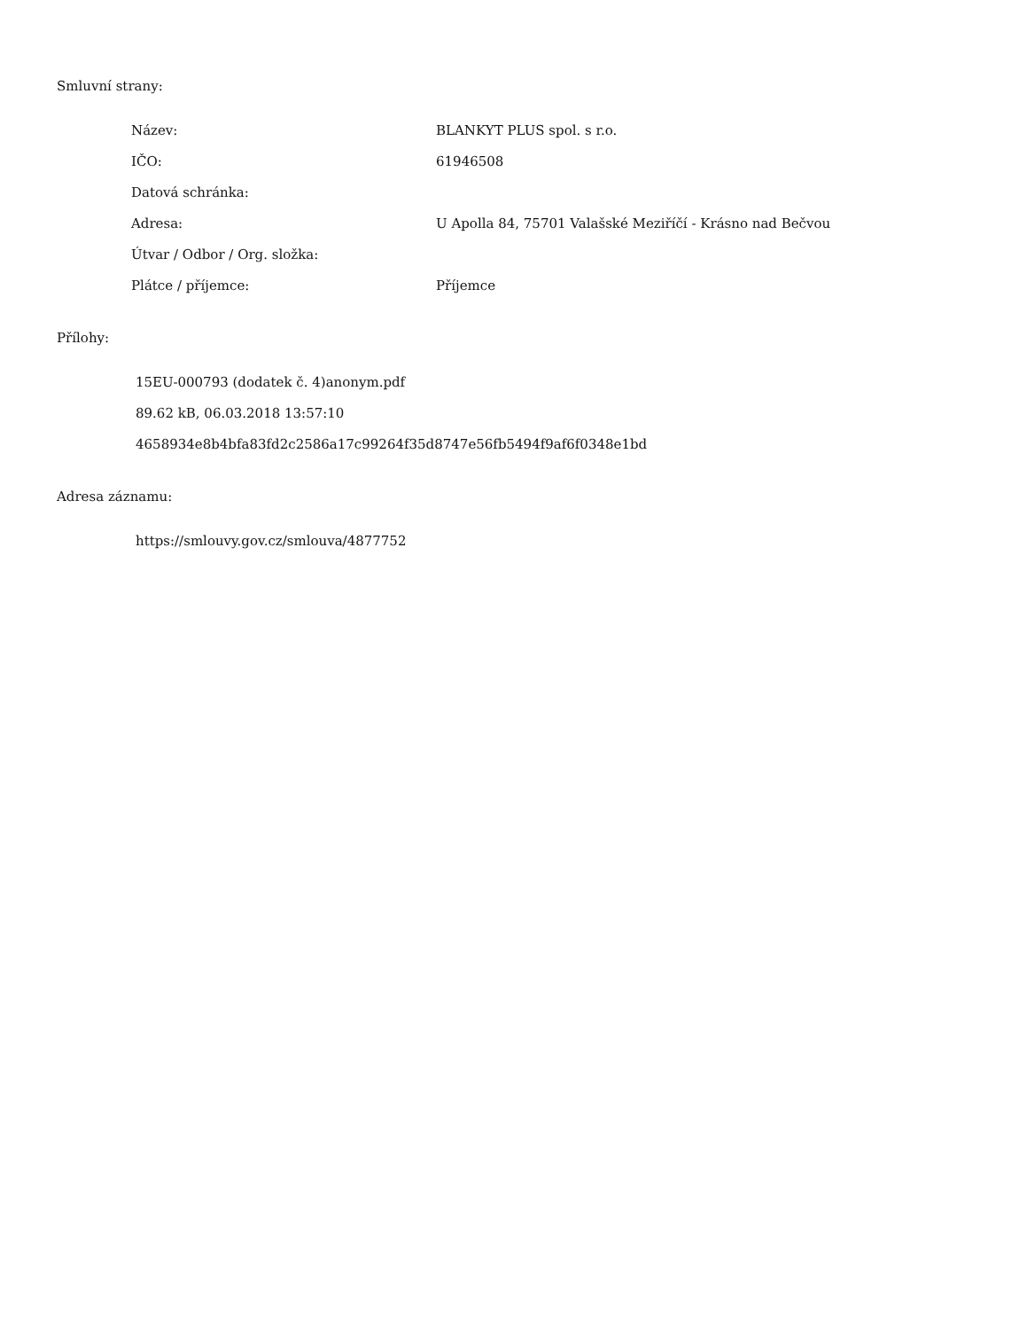Smluvní strany:
| Název: | BLANKYT PLUS spol. s r.o. |
| IČO: | 61946508 |
| Datová schránka: | |
| Adresa: | U Apolla 84, 75701 Valašské Meziříčí - Krásno nad Bečvou |
| Útvar / Odbor / Org. složka: | |
| Plátce / příjemce: | Příjemce |
Přílohy:
15EU-000793 (dodatek č. 4)anonym.pdf
89.62 kB, 06.03.2018 13:57:10
4658934e8b4bfa83fd2c2586a17c99264f35d8747e56fb5494f9af6f0348e1bd
Adresa záznamu:
https://smlouvy.gov.cz/smlouva/4877752